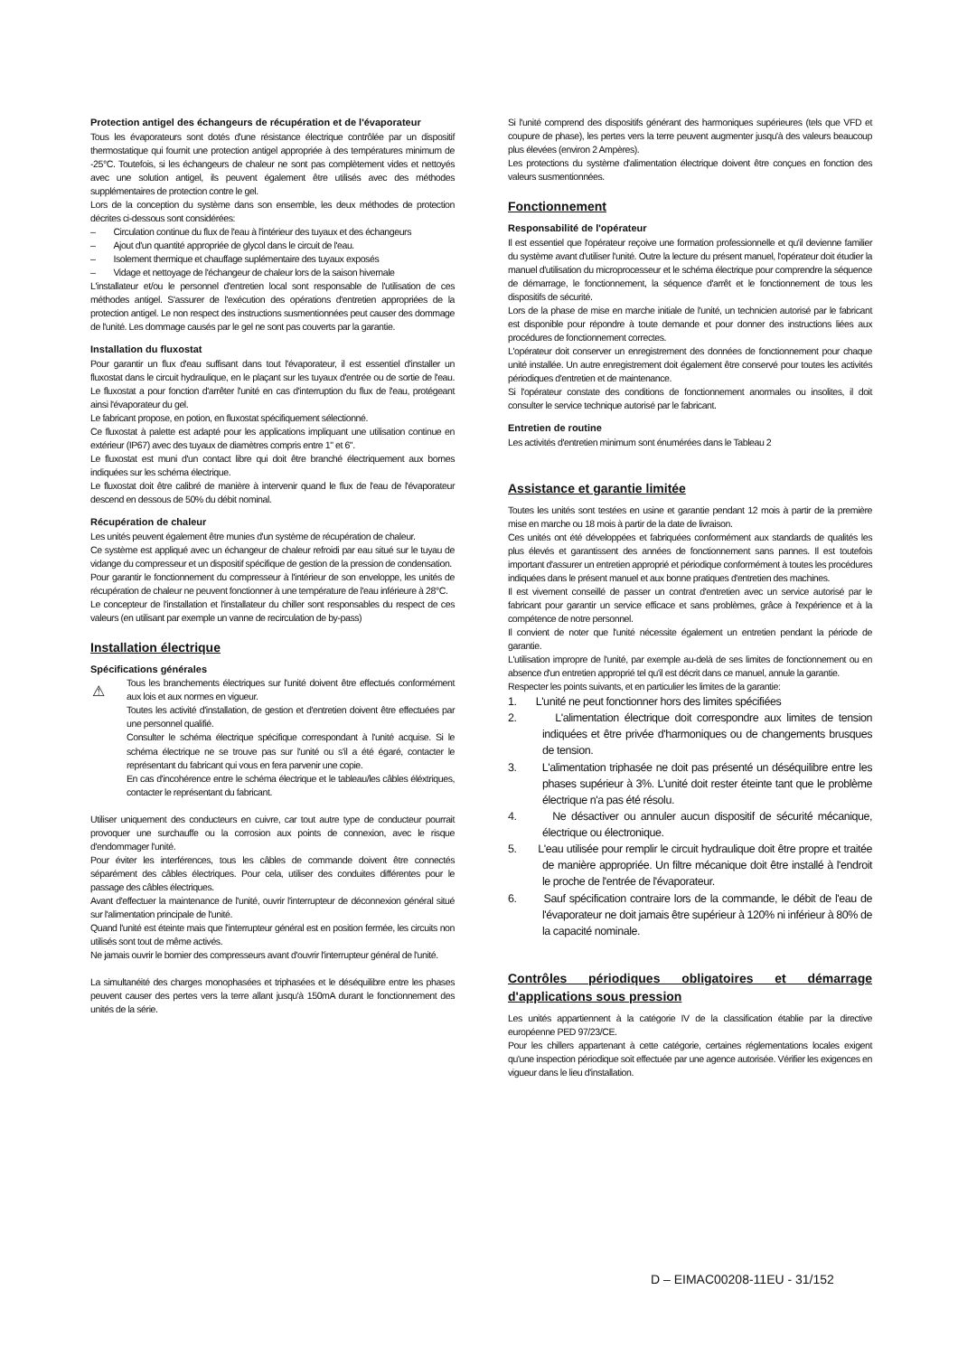Protection antigel des échangeurs de récupération et de l'évaporateur
Tous les évaporateurs sont dotés d'une résistance électrique contrôlée par un dispositif thermostatique qui fournit une protection antigel appropriée à des températures minimum de -25°C. Toutefois, si les échangeurs de chaleur ne sont pas complètement vides et nettoyés avec une solution antigel, ils peuvent également être utilisés avec des méthodes supplémentaires de protection contre le gel.
Lors de la conception du système dans son ensemble, les deux méthodes de protection décrites ci-dessous sont considérées:
– Circulation continue du flux de l'eau à l'intérieur des tuyaux et des échangeurs
– Ajout d'un quantité appropriée de glycol dans le circuit de l'eau.
– Isolement thermique et chauffage suplémentaire des tuyaux exposés
– Vidage et nettoyage de l'échangeur de chaleur lors de la saison hivernale
L'installateur et/ou le personnel d'entretien local sont responsable de l'utilisation de ces méthodes antigel. S'assurer de l'exécution des opérations d'entretien appropriées de la protection antigel. Le non respect des instructions susmentionnées peut causer des dommage de l'unité. Les dommage causés par le gel ne sont pas couverts par la garantie.
Installation du fluxostat
Pour garantir un flux d'eau suffisant dans tout l'évaporateur, il est essentiel d'installer un fluxostat dans le circuit hydraulique, en le plaçant sur les tuyaux d'entrée ou de sortie de l'eau. Le fluxostat a pour fonction d'arrêter l'unité en cas d'interruption du flux de l'eau, protégeant ainsi l'évaporateur du gel.
Le fabricant propose, en potion, en fluxostat spécifiquement sélectionné.
Ce fluxostat à palette est adapté pour les applications impliquant une utilisation continue en extérieur (IP67) avec des tuyaux de diamètres compris entre 1" et 6".
Le fluxostat est muni d'un contact libre qui doit être branché électriquement aux bornes indiquées sur les schéma électrique.
Le fluxostat doit être calibré de manière à intervenir quand le flux de l'eau de l'évaporateur descend en dessous de 50% du débit nominal.
Récupération de chaleur
Les unités peuvent également être munies d'un système de récupération de chaleur.
Ce système est appliqué avec un échangeur de chaleur refroidi par eau situé sur le tuyau de vidange du compresseur et un dispositif spécifique de gestion de la pression de condensation.
Pour garantir le fonctionnement du compresseur à l'intérieur de son enveloppe, les unités de récupération de chaleur ne peuvent fonctionner à une température de l'eau inférieure à 28°C.
Le concepteur de l'installation et l'installateur du chiller sont responsables du respect de ces valeurs (en utilisant par exemple un vanne de recirculation de by-pass)
Installation électrique
Spécifications générales
⚠ Tous les branchements électriques sur l'unité doivent être effectués conformément aux lois et aux normes en vigueur.
Toutes les activité d'installation, de gestion et d'entretien doivent être effectuées par une personnel qualifié.
Consulter le schéma électrique spécifique correspondant à l'unité acquise. Si le schéma électrique ne se trouve pas sur l'unité ou s'il a été égaré, contacter le représentant du fabricant qui vous en fera parvenir une copie.
En cas d'incohérence entre le schéma électrique et le tableau/les câbles éléxtriques, contacter le représentant du fabricant.
Utiliser uniquement des conducteurs en cuivre, car tout autre type de conducteur pourrait provoquer une surchauffe ou la corrosion aux points de connexion, avec le risque d'endommager l'unité.
Pour éviter les interférences, tous les câbles de commande doivent être connectés séparément des câbles électriques. Pour cela, utiliser des conduites différentes pour le passage des câbles électriques.
Avant d'effectuer la maintenance de l'unité, ouvrir l'interrupteur de déconnexion général situé sur l'alimentation principale de l'unité.
Quand l'unité est éteinte mais que l'interrupteur général est en position fermée, les circuits non utilisés sont tout de même activés.
Ne jamais ouvrir le bornier des compresseurs avant d'ouvrir l'interrupteur général de l'unité.
La simultanéité des charges monophasées et triphasées et le déséquilibre entre les phases peuvent causer des pertes vers la terre allant jusqu'à 150mA durant le fonctionnement des unités de la série.
Si l'unité comprend des dispositifs générant des harmoniques supérieures (tels que VFD et coupure de phase), les pertes vers la terre peuvent augmenter jusqu'à des valeurs beaucoup plus élevées (environ 2 Ampères).
Les protections du système d'alimentation électrique doivent être conçues en fonction des valeurs susmentionnées.
Fonctionnement
Responsabilité de l'opérateur
Il est essentiel que l'opérateur reçoive une formation professionnelle et qu'il devienne familier du système avant d'utiliser l'unité. Outre la lecture du présent manuel, l'opérateur doit étudier la manuel d'utilisation du microprocesseur et le schéma électrique pour comprendre la séquence de démarrage, le fonctionnement, la séquence d'arrêt et le fonctionnement de tous les dispositifs de sécurité.
Lors de la phase de mise en marche initiale de l'unité, un technicien autorisé par le fabricant est disponible pour répondre à toute demande et pour donner des instructions liées aux procédures de fonctionnement correctes.
L'opérateur doit conserver un enregistrement des données de fonctionnement pour chaque unité installée. Un autre enregistrement doit également être conservé pour toutes les activités périodiques d'entretien et de maintenance.
Si l'opérateur constate des conditions de fonctionnement anormales ou insolites, il doit consulter le service technique autorisé par le fabricant.
Entretien de routine
Les activités d'entretien minimum sont énumérées dans le Tableau 2
Assistance et garantie limitée
Toutes les unités sont testées en usine et garantie pendant 12 mois à partir de la première mise en marche ou 18 mois à partir de la date de livraison.
Ces unités ont été développées et fabriquées conformément aux standards de qualités les plus élevés et garantissent des années de fonctionnement sans pannes. Il est toutefois important d'assurer un entretien approprié et périodique conformément à toutes les procédures indiquées dans le présent manuel et aux bonne pratiques d'entretien des machines.
Il est vivement conseillé de passer un contrat d'entretien avec un service autorisé par le fabricant pour garantir un service efficace et sans problèmes, grâce à l'expérience et à la compétence de notre personnel.
Il convient de noter que l'unité nécessite également un entretien pendant la période de garantie.
L'utilisation impropre de l'unité, par exemple au-delà de ses limites de fonctionnement ou en absence d'un entretien approprié tel qu'il est décrit dans ce manuel, annule la garantie.
Respecter les points suivants, et en particulier les limites de la garantie:
1. L'unité ne peut fonctionner hors des limites spécifiées
2. L'alimentation électrique doit correspondre aux limites de tension indiquées et être privée d'harmoniques ou de changements brusques de tension.
3. L'alimentation triphasée ne doit pas présenté un déséquilibre entre les phases supérieur à 3%. L'unité doit rester éteinte tant que le problème électrique n'a pas été résolu.
4. Ne désactiver ou annuler aucun dispositif de sécurité mécanique, électrique ou électronique.
5. L'eau utilisée pour remplir le circuit hydraulique doit être propre et traitée de manière appropriée. Un filtre mécanique doit être installé à l'endroit le proche de l'entrée de l'évaporateur.
6. Sauf spécification contraire lors de la commande, le débit de l'eau de l'évaporateur ne doit jamais être supérieur à 120% ni inférieur à 80% de la capacité nominale.
Contrôles périodiques obligatoires et démarrage d'applications sous pression
Les unités appartiennent à la catégorie IV de la classification établie par la directive européenne PED 97/23/CE.
Pour les chillers appartenant à cette catégorie, certaines réglementations locales exigent qu'une inspection périodique soit effectuée par une agence autorisée. Vérifier les exigences en vigueur dans le lieu d'installation.
D – EIMAC00208-11EU - 31/152